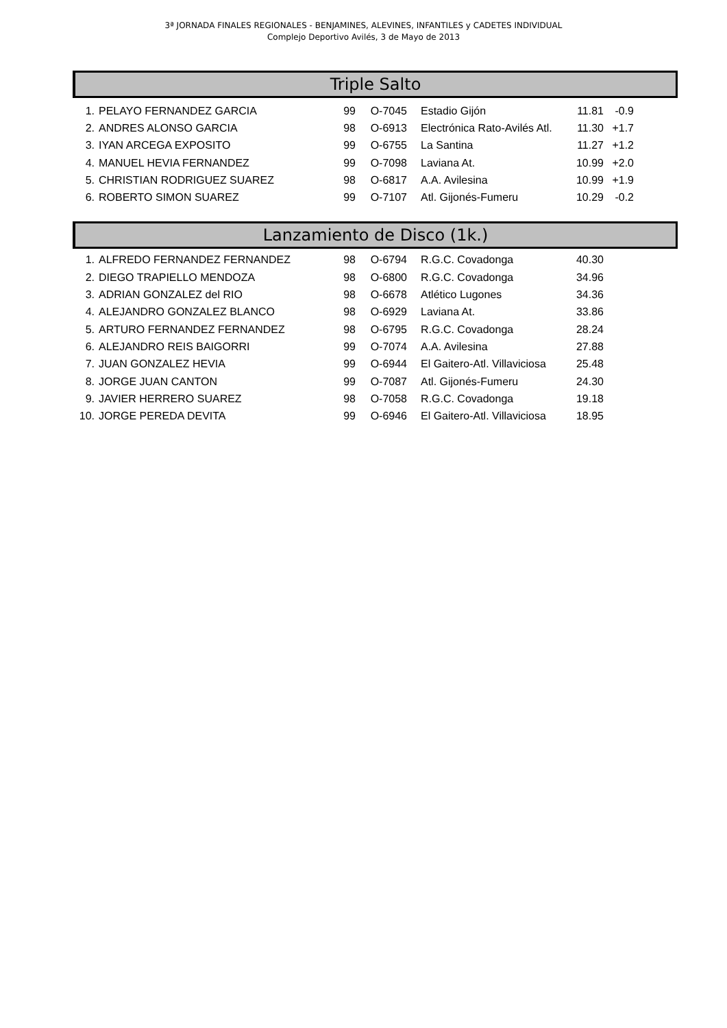3ª JORNADA FINALES REGIONALES - BENJAMINES, ALEVINES, INFANTILES y CADETES INDIVIDUAL
Complejo Deportivo Avilés, 3 de Mayo de 2013
Triple Salto
| 1. | PELAYO FERNANDEZ GARCIA | 99 | O-7045 | | Estadio Gijón | 11.81 | -0.9 |
| 2. | ANDRES ALONSO GARCIA | 98 | O-6913 | | Electrónica Rato-Avilés Atl. | 11.30 | +1.7 |
| 3. | IYAN ARCEGA EXPOSITO | 99 | O-6755 | | La Santina | 11.27 | +1.2 |
| 4. | MANUEL HEVIA FERNANDEZ | 99 | O-7098 | | Laviana At. | 10.99 | +2.0 |
| 5. | CHRISTIAN RODRIGUEZ SUAREZ | 98 | O-6817 | | A.A. Avilesina | 10.99 | +1.9 |
| 6. | ROBERTO SIMON SUAREZ | 99 | O-7107 | | Atl. Gijonés-Fumeru | 10.29 | -0.2 |
Lanzamiento de Disco (1k.)
| 1. | ALFREDO FERNANDEZ FERNANDEZ | 98 | O-6794 | | R.G.C. Covadonga | 40.30 | |
| 2. | DIEGO TRAPIELLO MENDOZA | 98 | O-6800 | | R.G.C. Covadonga | 34.96 | |
| 3. | ADRIAN GONZALEZ del RIO | 98 | O-6678 | | Atlético Lugones | 34.36 | |
| 4. | ALEJANDRO GONZALEZ BLANCO | 98 | O-6929 | | Laviana At. | 33.86 | |
| 5. | ARTURO FERNANDEZ FERNANDEZ | 98 | O-6795 | | R.G.C. Covadonga | 28.24 | |
| 6. | ALEJANDRO REIS BAIGORRI | 99 | O-7074 | | A.A. Avilesina | 27.88 | |
| 7. | JUAN GONZALEZ HEVIA | 99 | O-6944 | | El Gaitero-Atl. Villaviciosa | 25.48 | |
| 8. | JORGE JUAN CANTON | 99 | O-7087 | | Atl. Gijonés-Fumeru | 24.30 | |
| 9. | JAVIER HERRERO SUAREZ | 98 | O-7058 | | R.G.C. Covadonga | 19.18 | |
| 10. | JORGE PEREDA DEVITA | 99 | O-6946 | | El Gaitero-Atl. Villaviciosa | 18.95 | |